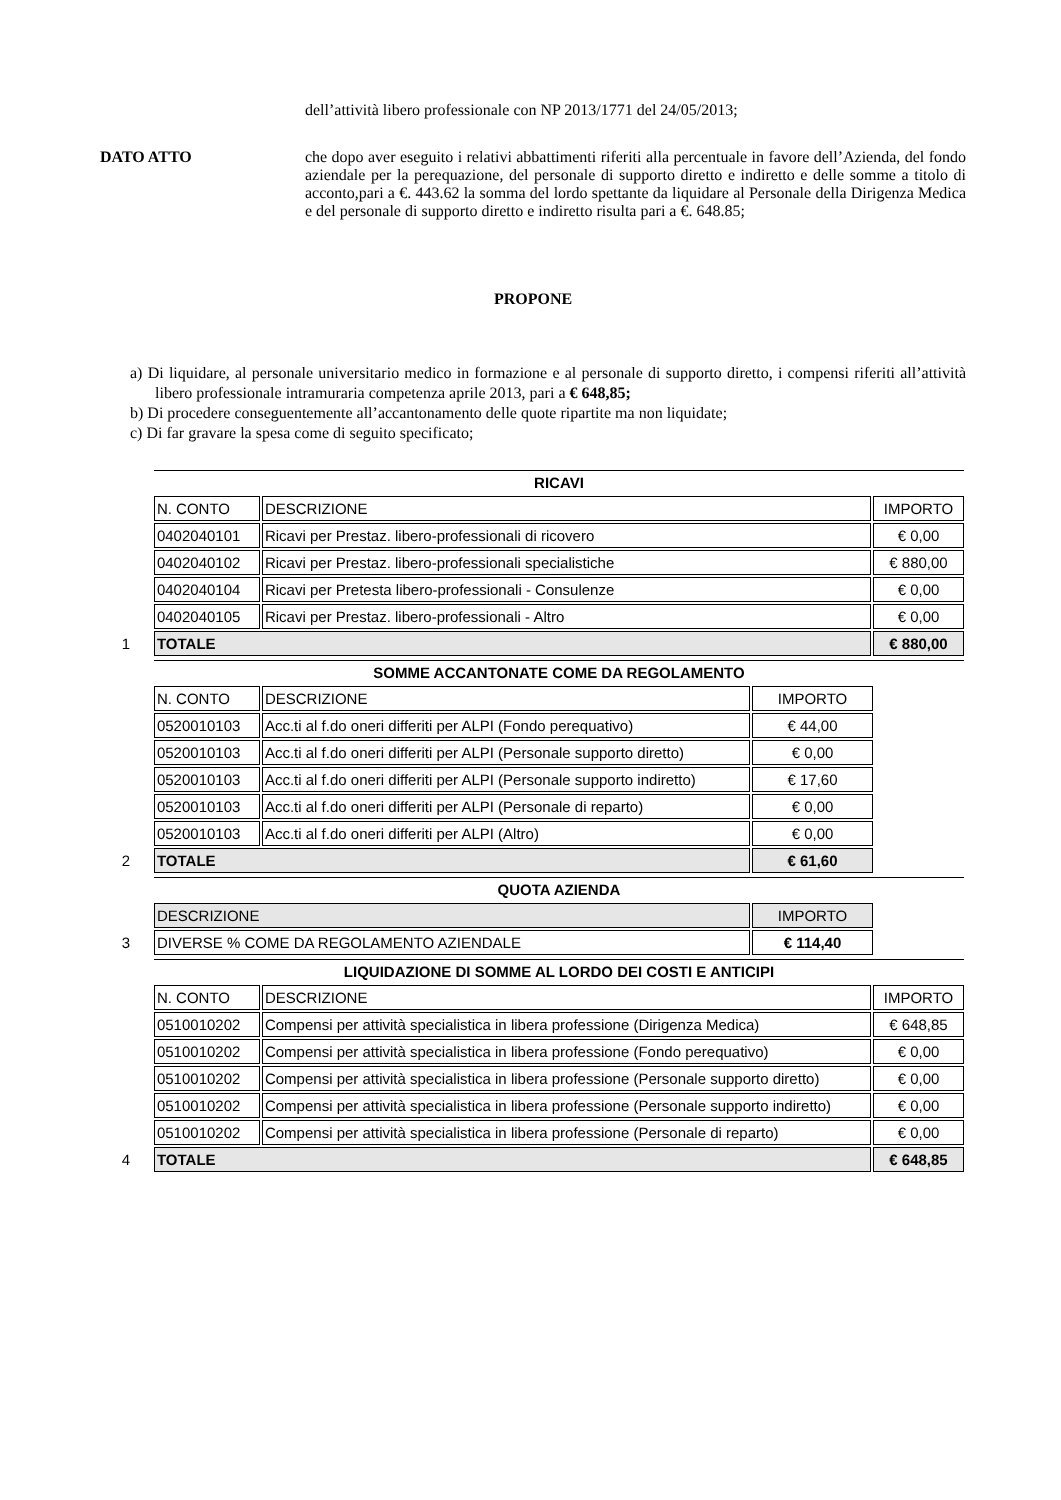dell’attività libero professionale con NP 2013/1771 del 24/05/2013;
DATO ATTO che dopo aver eseguito i relativi abbattimenti riferiti alla percentuale in favore dell’Azienda, del fondo aziendale per la perequazione, del personale di supporto diretto e indiretto e delle somme a titolo di acconto,pari a €. 443.62 la somma del lordo spettante da liquidare al Personale della Dirigenza Medica e del personale di supporto diretto e indiretto risulta pari a €. 648.85;
PROPONE
a) Di liquidare, al personale universitario medico in formazione e al personale di supporto diretto, i compensi riferiti all’attività libero professionale intramuraria competenza aprile 2013, pari a € 648,85;
b) Di procedere conseguentemente all’accantonamento delle quote ripartite ma non liquidate;
c) Di far gravare la spesa come di seguito specificato;
1
| RICAVI | | |
| N. CONTO | DESCRIZIONE | IMPORTO |
| 0402040101 | Ricavi per Prestaz. libero-professionali di ricovero | € 0,00 |
| 0402040102 | Ricavi per Prestaz. libero-professionali specialistiche | € 880,00 |
| 0402040104 | Ricavi per Pretesta libero-professionali - Consulenze | € 0,00 |
| 0402040105 | Ricavi per Prestaz. libero-professionali - Altro | € 0,00 |
| TOTALE | | € 880,00 |
2
| SOMME ACCANTONATE COME DA REGOLAMENTO | | | |
| N. CONTO | DESCRIZIONE | IMPORTO | |
| 0520010103 | Acc.ti al f.do oneri differiti per ALPI (Fondo perequativo) | € 44,00 | |
| 0520010103 | Acc.ti al f.do oneri differiti per ALPI (Personale supporto diretto) | € 0,00 | |
| 0520010103 | Acc.ti al f.do oneri differiti per ALPI (Personale supporto indiretto) | € 17,60 | |
| 0520010103 | Acc.ti al f.do oneri differiti per ALPI (Personale di reparto) | € 0,00 | |
| 0520010103 | Acc.ti al f.do oneri differiti per ALPI (Altro) | € 0,00 | |
| TOTALE | | € 61,60 | |
3
| QUOTA AZIENDA | | |
| DESCRIZIONE | IMPORTO | |
| DIVERSE % COME DA REGOLAMENTO AZIENDALE | € 114,40 | |
4
| LIQUIDAZIONE DI SOMME AL LORDO DEI COSTI E ANTICIPI | | |
| N. CONTO | DESCRIZIONE | IMPORTO |
| 0510010202 | Compensi per attività specialistica in libera professione (Dirigenza Medica) | € 648,85 |
| 0510010202 | Compensi per attività specialistica in libera professione (Fondo perequativo) | € 0,00 |
| 0510010202 | Compensi per attività specialistica in libera professione (Personale supporto diretto) | € 0,00 |
| 0510010202 | Compensi per attività specialistica in libera professione (Personale supporto indiretto) | € 0,00 |
| 0510010202 | Compensi per attività specialistica in libera professione (Personale di reparto) | € 0,00 |
| TOTALE | | € 648,85 |